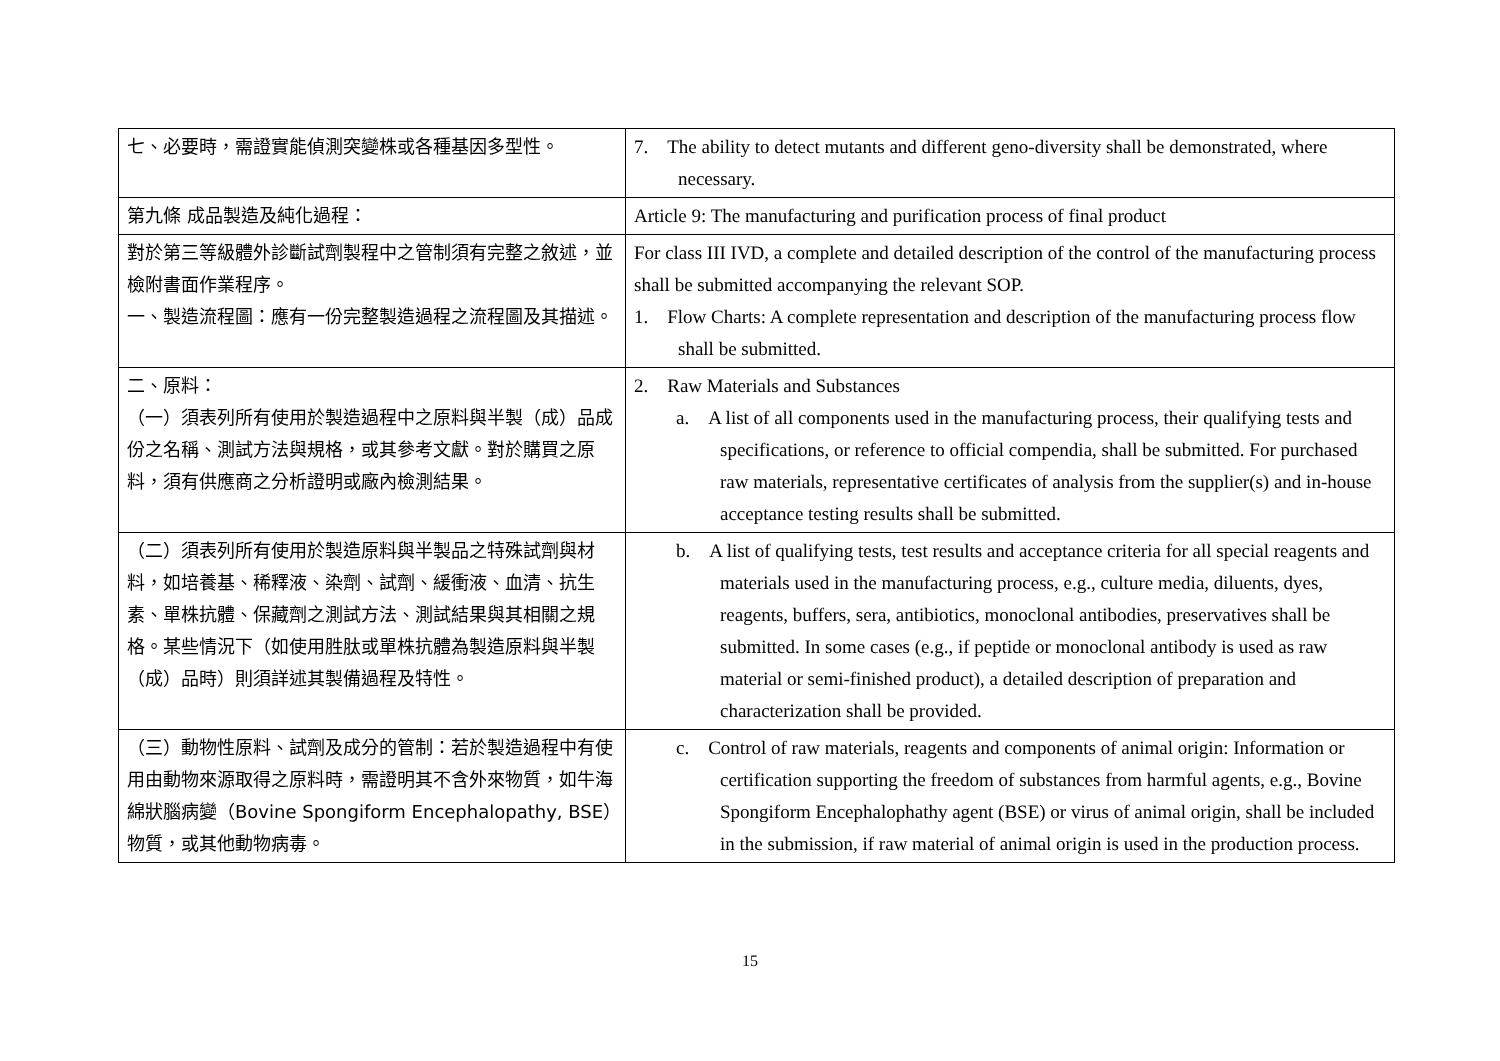| 七、必要時，需證實能偵測突變株或各種基因多型性。 | 7. The ability to detect mutants and different geno-diversity shall be demonstrated, where necessary. |
| 第九條 成品製造及純化過程： | Article 9: The manufacturing and purification process of final product |
| 對於第三等級體外診斷試劑製程中之管制須有完整之敘述，並檢附書面作業程序。 一、製造流程圖：應有一份完整製造過程之流程圖及其描述。 | For class III IVD, a complete and detailed description of the control of the manufacturing process shall be submitted accompanying the relevant SOP. 1. Flow Charts: A complete representation and description of the manufacturing process flow shall be submitted. |
| 二、原料： （一）須表列所有使用於製造過程中之原料與半製（成）品成份之名稱、測試方法與規格，或其參考文獻。對於購買之原料，須有供應商之分析證明或廠內檢測結果。 | 2. Raw Materials and Substances a. A list of all components used in the manufacturing process, their qualifying tests and specifications, or reference to official compendia, shall be submitted. For purchased raw materials, representative certificates of analysis from the supplier(s) and in-house acceptance testing results shall be submitted. |
| （二）須表列所有使用於製造原料與半製品之特殊試劑與材料，如培養基、稀釋液、染劑、試劑、緩衝液、血清、抗生素、單株抗體、保藏劑之測試方法、測試結果與其相關之規格。某些情況下（如使用胜肽或單株抗體為製造原料與半製（成）品時）則須詳述其製備過程及特性。 | b. A list of qualifying tests, test results and acceptance criteria for all special reagents and materials used in the manufacturing process, e.g., culture media, diluents, dyes, reagents, buffers, sera, antibiotics, monoclonal antibodies, preservatives shall be submitted. In some cases (e.g., if peptide or monoclonal antibody is used as raw material or semi-finished product), a detailed description of preparation and characterization shall be provided. |
| （三）動物性原料、試劑及成分的管制：若於製造過程中有使用由動物來源取得之原料時，需證明其不含外來物質，如牛海綿狀腦病變（Bovine Spongiform Encephalopathy, BSE）物質，或其他動物病毒。 | c. Control of raw materials, reagents and components of animal origin: Information or certification supporting the freedom of substances from harmful agents, e.g., Bovine Spongiform Encephalophathy agent (BSE) or virus of animal origin, shall be included in the submission, if raw material of animal origin is used in the production process. |
15